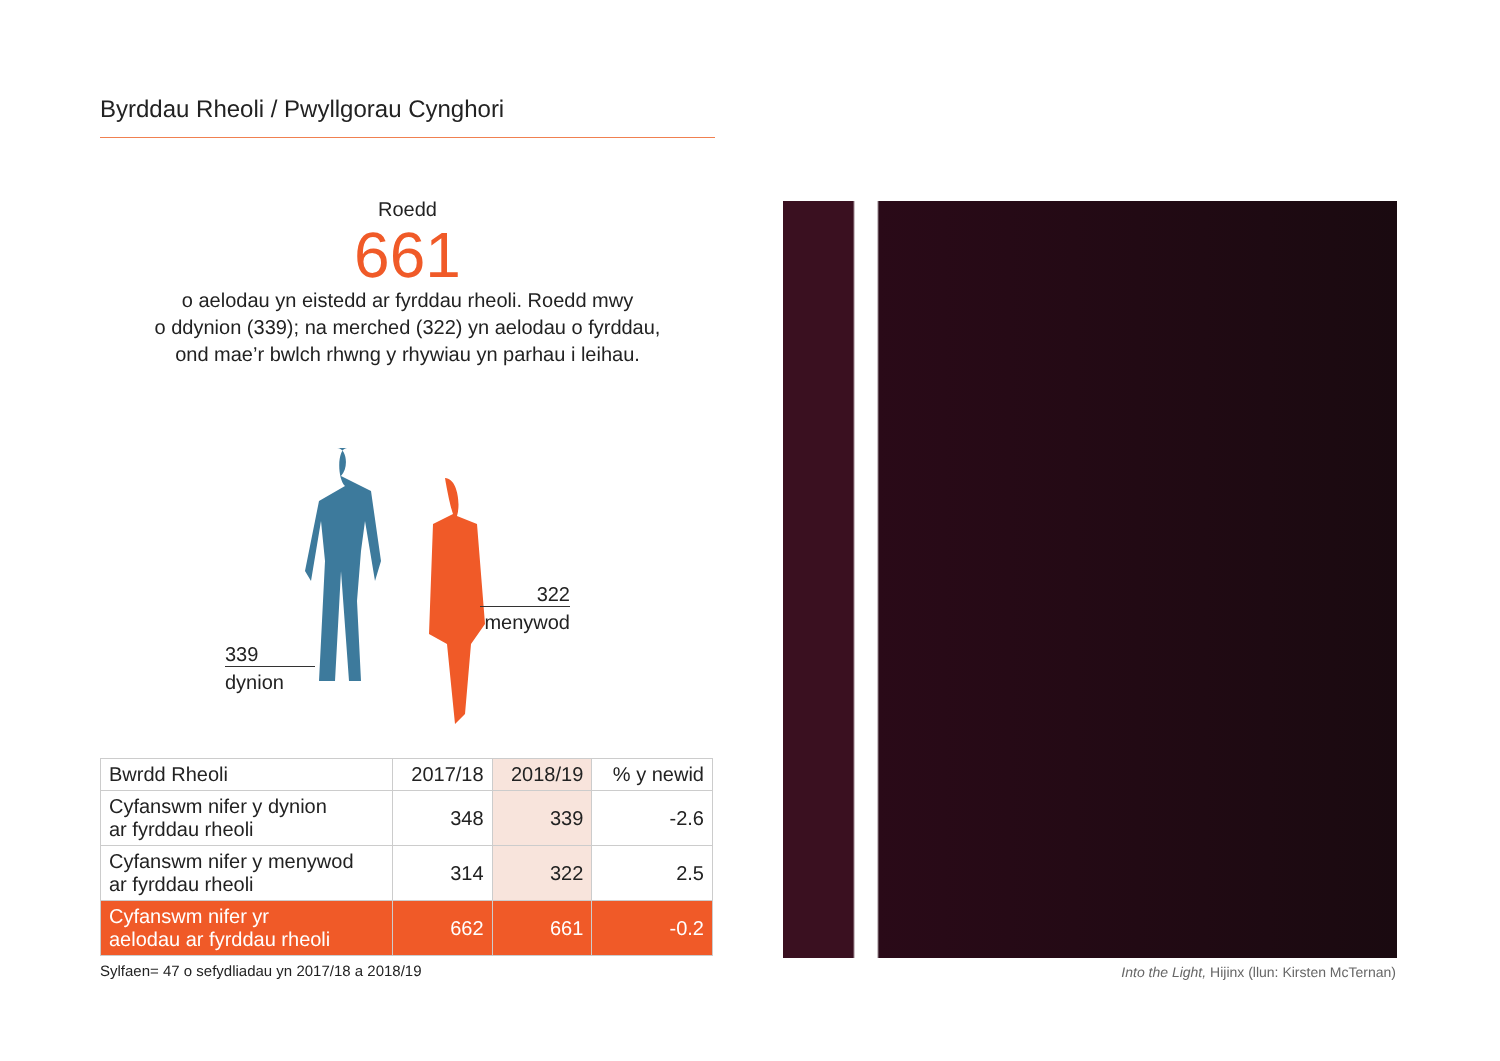Byrddau Rheoli / Pwyllgorau Cynghori
Roedd
661
o aelodau yn eistedd ar fyrddau rheoli. Roedd mwy
o ddynion (339); na merched (322) yn aelodau o fyrddau,
ond mae’r bwlch rhwng y rhywiau yn parhau i leihau.
339
dynion
322
menywod
| Bwrdd Rheoli | 2017/18 | 2018/19 | % y newid |
| --- | --- | --- | --- |
| Cyfanswm nifer y dynion ar fyrddau rheoli | 348 | 339 | -2.6 |
| Cyfanswm nifer y menywod ar fyrddau rheoli | 314 | 322 | 2.5 |
| Cyfanswm nifer yr aelodau ar fyrddau rheoli | 662 | 661 | -0.2 |
Sylfaen= 47 o sefydliadau yn 2017/18 a 2018/19
Into the Light, Hijinx (llun: Kirsten McTernan)